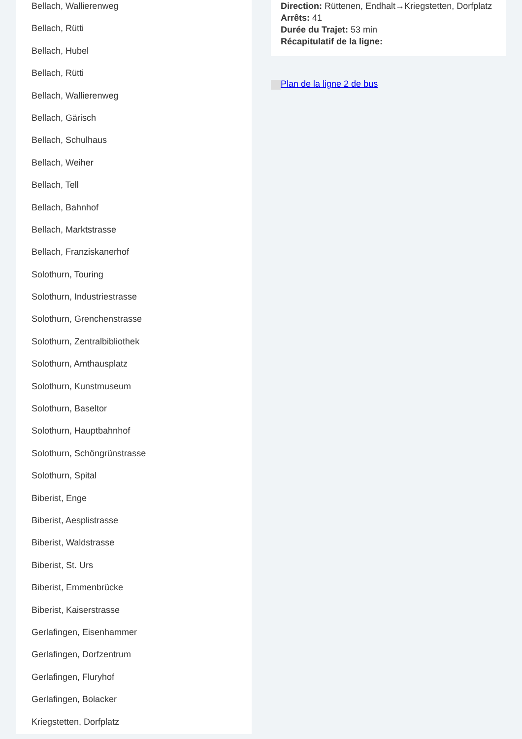Bellach, Wallierenweg
Bellach, Rütti
Bellach, Hubel
Bellach, Rütti
Bellach, Wallierenweg
Bellach, Gärisch
Bellach, Schulhaus
Bellach, Weiher
Bellach, Tell
Bellach, Bahnhof
Bellach, Marktstrasse
Bellach, Franziskanerhof
Solothurn, Touring
Solothurn, Industriestrasse
Solothurn, Grenchenstrasse
Solothurn, Zentralbibliothek
Solothurn, Amthausplatz
Solothurn, Kunstmuseum
Solothurn, Baseltor
Solothurn, Hauptbahnhof
Solothurn, Schöngrünstrasse
Solothurn, Spital
Biberist, Enge
Biberist, Aesplistrasse
Biberist, Waldstrasse
Biberist, St. Urs
Biberist, Emmenbrücke
Biberist, Kaiserstrasse
Gerlafingen, Eisenhammer
Gerlafingen, Dorfzentrum
Gerlafingen, Fluryhof
Gerlafingen, Bolacker
Kriegstetten, Dorfplatz
Direction: Rüttenen, Endhalt→Kriegstetten, Dorfplatz
Arrêts: 41
Durée du Trajet: 53 min
Récapitulatif de la ligne:
Plan de la ligne 2 de bus